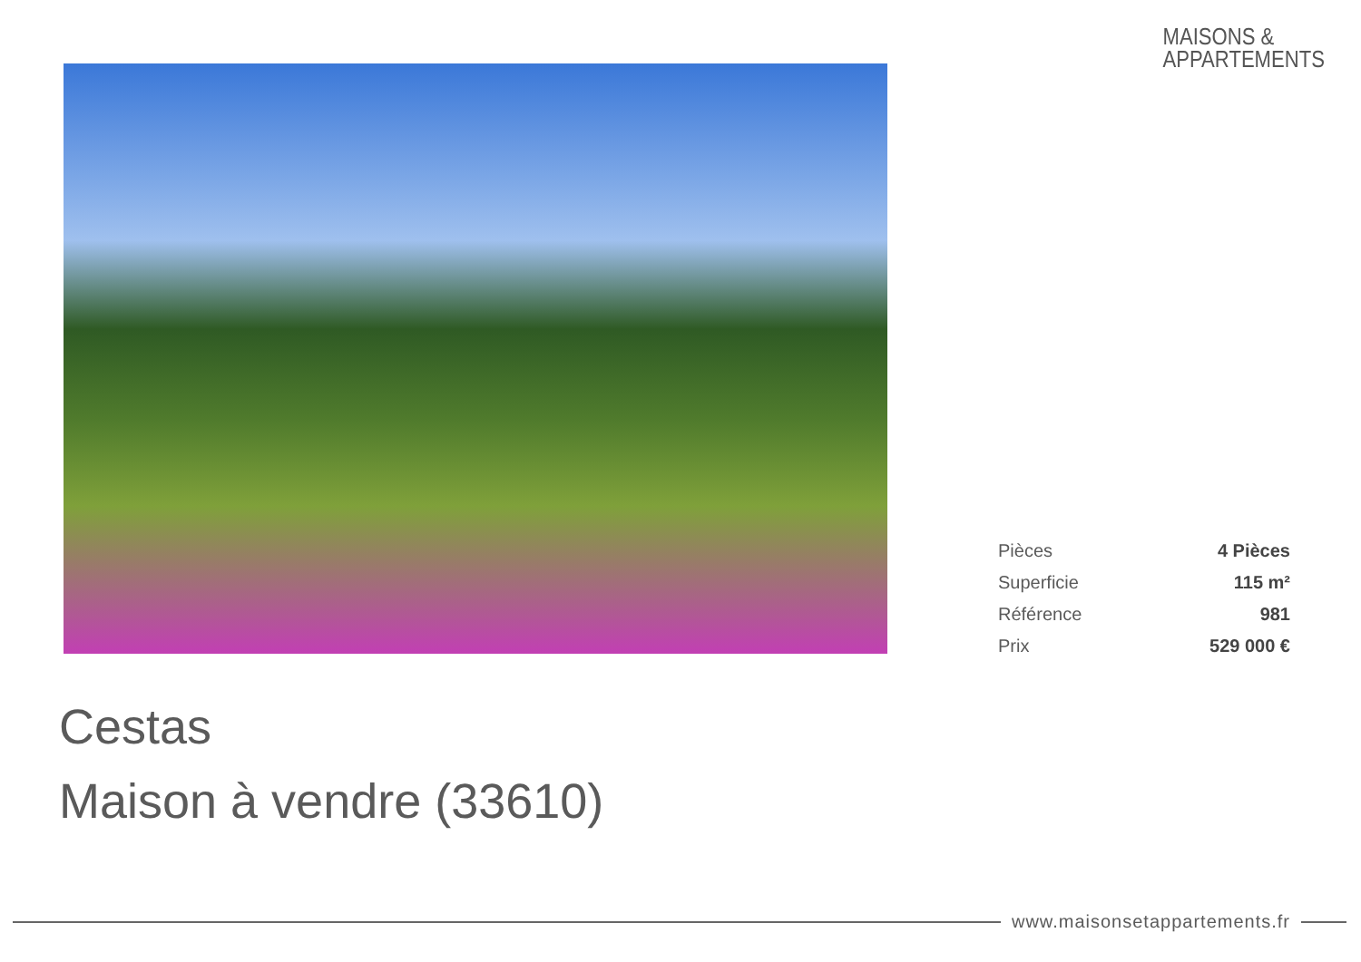MAISONS &
APPARTEMENTS
| Pièces | 4 Pièces |
| Superficie | 115 m² |
| Référence | 981 |
| Prix | 529 000 € |
Cestas
Maison à vendre (33610)
www.maisonsetappartements.fr